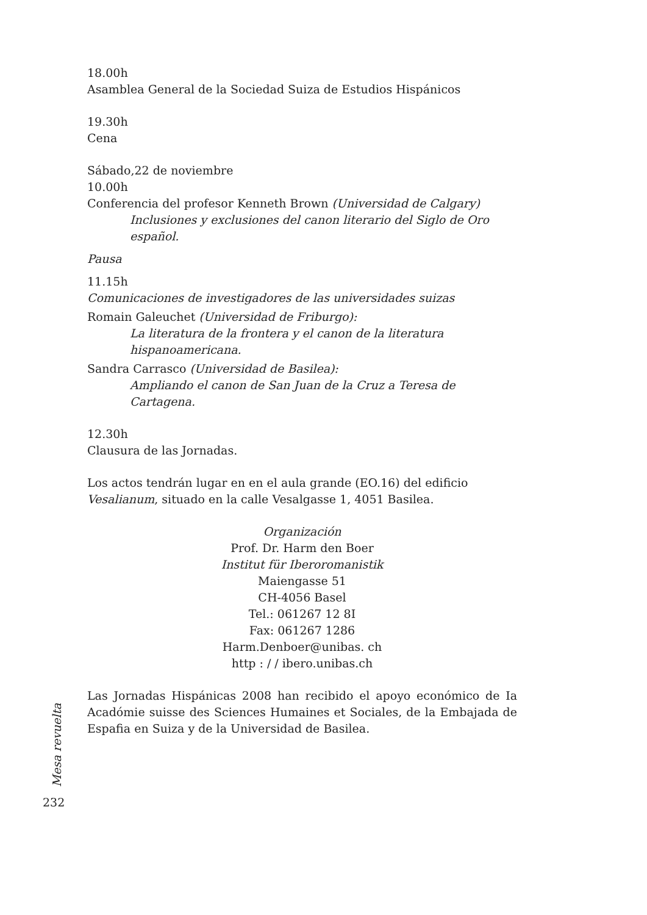18.00h
Asamblea General de la Sociedad Suiza de Estudios Hispánicos
19.30h
Cena
Sábado,22 de noviembre
10.00h
Conferencia del profesor Kenneth Brown (Universidad de Calgary)
Inclusiones y exclusiones del canon literario del Siglo de Oro español.
Pausa
11.15h
Comunicaciones de investigadores de las universidades suizas
Romain Galeuchet (Universidad de Friburgo):
La literatura de la frontera y el canon de la literatura hispanoamericana.
Sandra Carrasco (Universidad de Basilea):
Ampliando el canon de San Juan de la Cruz a Teresa de Cartagena.
12.30h
Clausura de las Jornadas.
Los actos tendrán lugar en en el aula grande (EO.16) del edificio Vesalianum, situado en la calle Vesalgasse 1, 4051 Basilea.
Organización
Prof. Dr. Harm den Boer
Institut für Iberoromanistik
Maiengasse 51
CH-4056 Basel
Tel.: 061267 12 8I
Fax: 061267 1286
Harm.Denboer@unibas. ch
http : / / ibero.unibas.ch
Las Jornadas Hispánicas 2008 han recibido el apoyo económico de Ia Acadómie suisse des Sciences Humaines et Sociales, de la Embajada de Espafia en Suiza y de la Universidad de Basilea.
Mesa revuelta
232